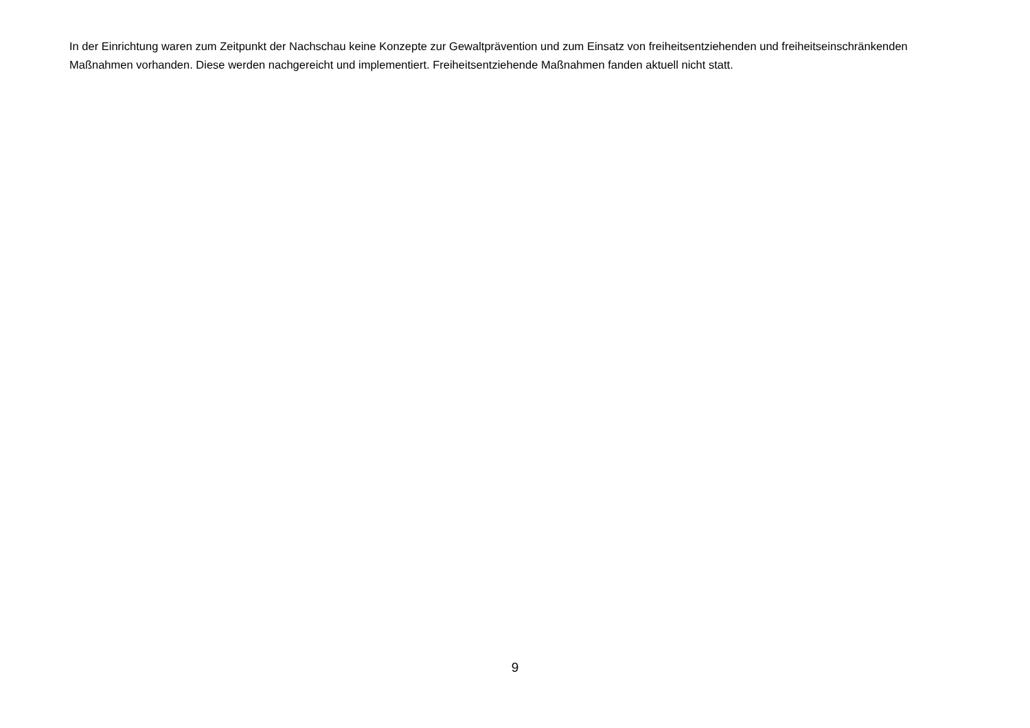In der Einrichtung waren zum Zeitpunkt der Nachschau keine Konzepte zur Gewaltprävention und zum Einsatz von freiheitsentziehenden und freiheitseinschränkenden Maßnahmen vorhanden. Diese werden nachgereicht und implementiert. Freiheitsentziehende Maßnahmen fanden aktuell nicht statt.
9